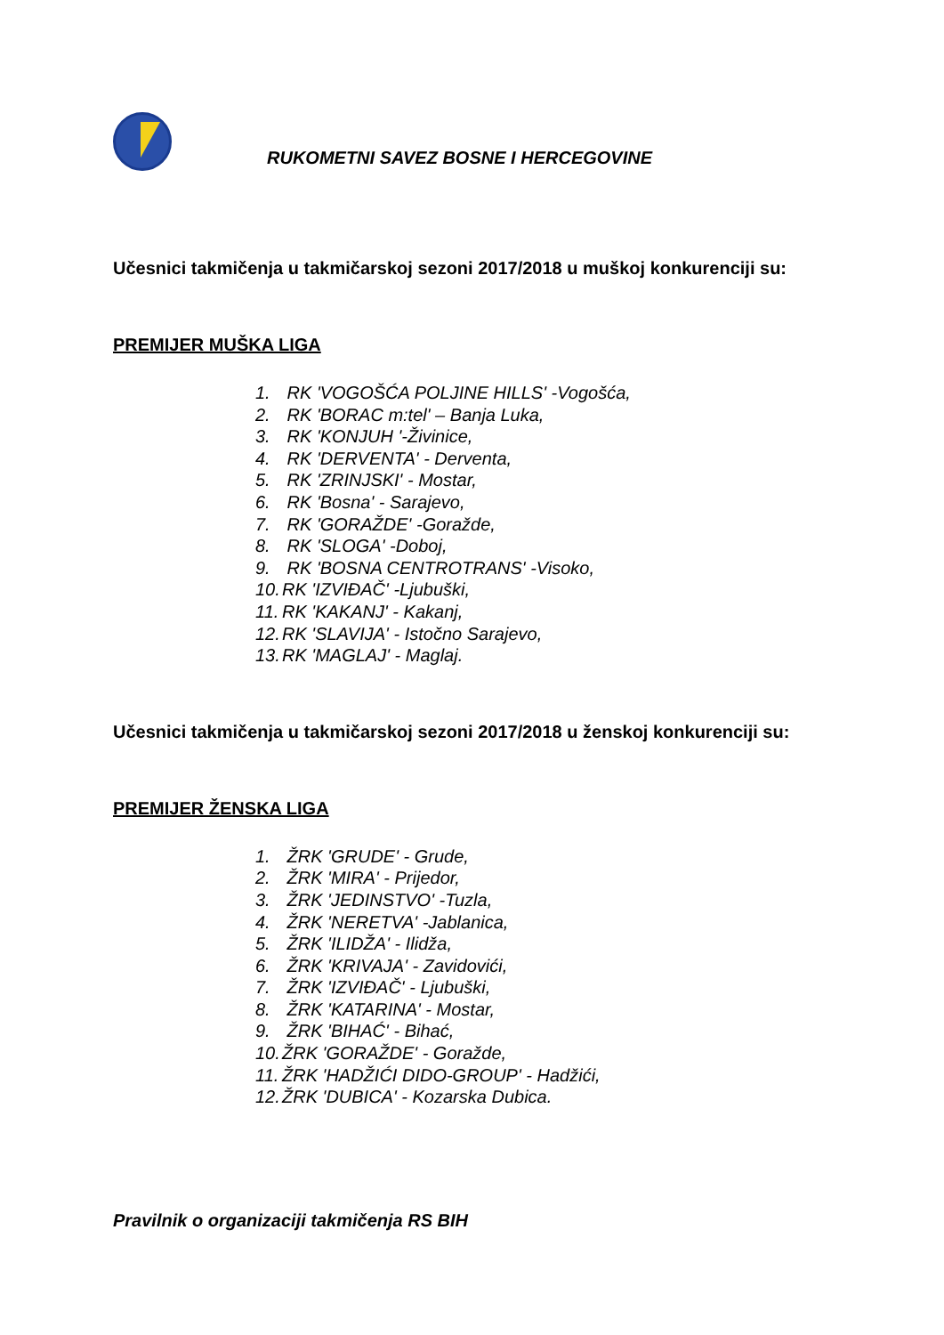RUKOMETNI SAVEZ BOSNE I HERCEGOVINE
Učesnici takmičenja u takmičarskoj sezoni 2017/2018 u muškoj konkurenciji su:
PREMIJER MUŠKA LIGA
1. RK 'VOGOŠĆA POLJINE HILLS' -Vogošća,
2. RK 'BORAC m:tel' – Banja Luka,
3. RK 'KONJUH '-Živinice,
4. RK 'DERVENTA' - Derventa,
5. RK 'ZRINJSKI' - Mostar,
6. RK 'Bosna' - Sarajevo,
7. RK 'GORAŽDE' -Goražde,
8. RK 'SLOGA' -Doboj,
9. RK 'BOSNA CENTROTRANS' -Visoko,
10. RK 'IZVIĐAČ' -Ljubuški,
11. RK 'KAKANJ' - Kakanj,
12. RK 'SLAVIJA' - Istočno Sarajevo,
13. RK 'MAGLAJ' - Maglaj.
Učesnici takmičenja u takmičarskoj sezoni 2017/2018 u ženskoj konkurenciji su:
PREMIJER ŽENSKA LIGA
1. ŽRK 'GRUDE' - Grude,
2. ŽRK 'MIRA' - Prijedor,
3. ŽRK 'JEDINSTVO' -Tuzla,
4. ŽRK 'NERETVA' -Jablanica,
5. ŽRK 'ILIDŽA' - Ilidža,
6. ŽRK 'KRIVAJA' - Zavidovići,
7. ŽRK 'IZVIĐAČ' - Ljubuški,
8. ŽRK 'KATARINA' - Mostar,
9. ŽRK 'BIHAĆ' - Bihać,
10. ŽRK 'GORAŽDE' - Goražde,
11. ŽRK 'HADŽIĆI DIDO-GROUP' - Hadžići,
12. ŽRK 'DUBICA' - Kozarska Dubica.
Pravilnik o organizaciji takmičenja RS BIH